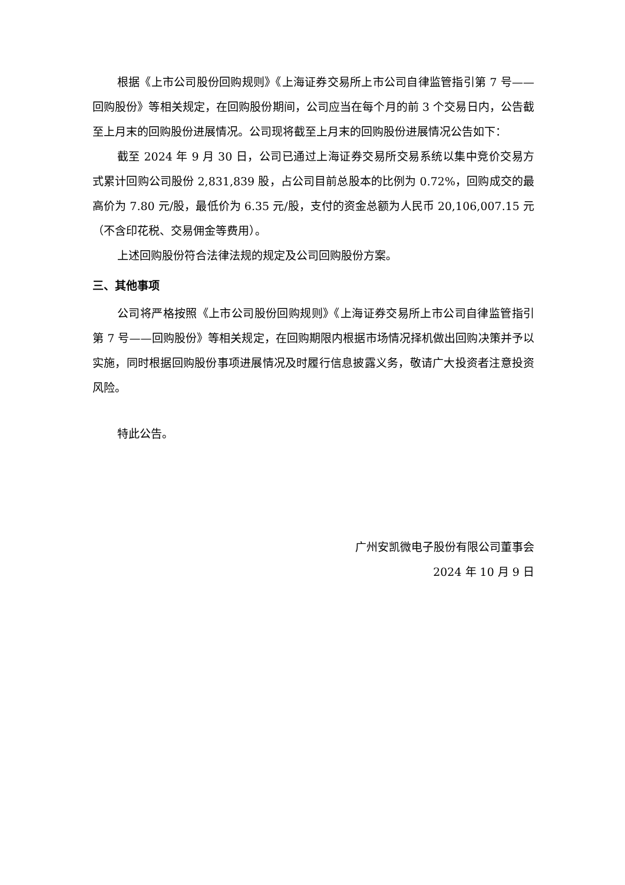根据《上市公司股份回购规则》《上海证券交易所上市公司自律监管指引第 7 号——回购股份》等相关规定，在回购股份期间，公司应当在每个月的前 3 个交易日内，公告截至上月末的回购股份进展情况。公司现将截至上月末的回购股份进展情况公告如下：
截至 2024 年 9 月 30 日，公司已通过上海证券交易所交易系统以集中竞价交易方式累计回购公司股份 2,831,839 股，占公司目前总股本的比例为 0.72%，回购成交的最高价为 7.80 元/股，最低价为 6.35 元/股，支付的资金总额为人民币 20,106,007.15 元（不含印花税、交易佣金等费用）。
上述回购股份符合法律法规的规定及公司回购股份方案。
三、其他事项
公司将严格按照《上市公司股份回购规则》《上海证券交易所上市公司自律监管指引第 7 号——回购股份》等相关规定，在回购期限内根据市场情况择机做出回购决策并予以实施，同时根据回购股份事项进展情况及时履行信息披露义务，敬请广大投资者注意投资风险。
特此公告。
广州安凯微电子股份有限公司董事会
2024 年 10 月 9 日